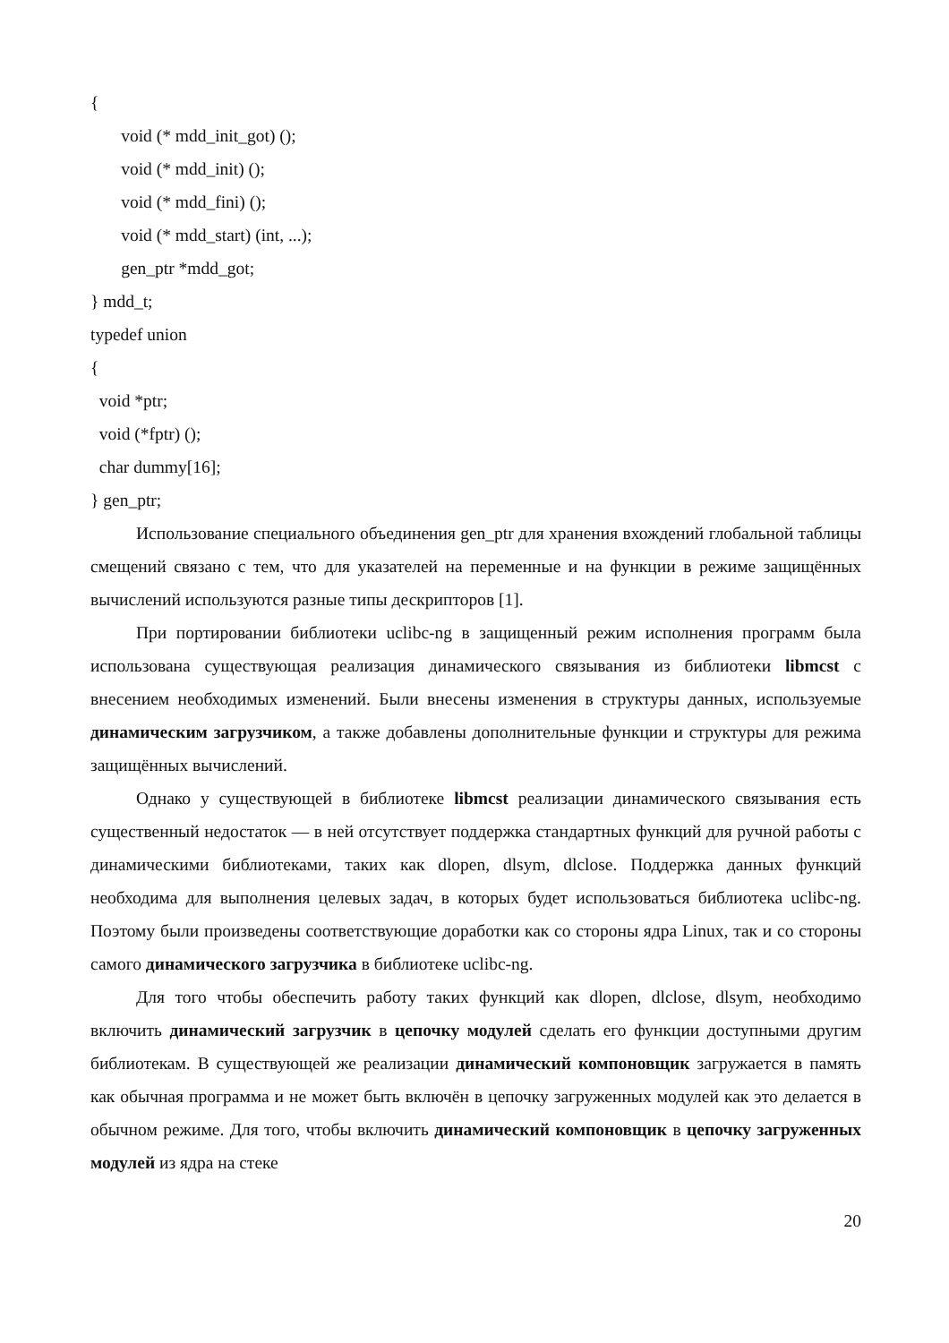{
void (* mdd_init_got) ();
void (* mdd_init) ();
void (* mdd_fini) ();
void (* mdd_start) (int, ...);
gen_ptr *mdd_got;
} mdd_t;
typedef union
{
void *ptr;
void (*fptr) ();
char dummy[16];
} gen_ptr;
Использование специального объединения gen_ptr для хранения вхождений глобальной таблицы смещений связано с тем, что для указателей на переменные и на функции в режиме защищённых вычислений используются разные типы дескрипторов [1].
При портировании библиотеки uclibc-ng в защищенный режим исполнения программ была использована существующая реализация динамического связывания из библиотеки libmcst с внесением необходимых изменений. Были внесены изменения в структуры данных, используемые динамическим загрузчиком, а также добавлены дополнительные функции и структуры для режима защищённых вычислений.
Однако у существующей в библиотеке libmcst реализации динамического связывания есть существенный недостаток — в ней отсутствует поддержка стандартных функций для ручной работы с динамическими библиотеками, таких как dlopen, dlsym, dlclose. Поддержка данных функций необходима для выполнения целевых задач, в которых будет использоваться библиотека uclibc-ng. Поэтому были произведены соответствующие доработки как со стороны ядра Linux, так и со стороны самого динамического загрузчика в библиотеке uclibc-ng.
Для того чтобы обеспечить работу таких функций как dlopen, dlclose, dlsym, необходимо включить динамический загрузчик в цепочку модулей сделать его функции доступными другим библиотекам. В существующей же реализации динамический компоновщик загружается в память как обычная программа и не может быть включён в цепочку загруженных модулей как это делается в обычном режиме. Для того, чтобы включить динамический компоновщик в цепочку загруженных модулей из ядра на стеке
20